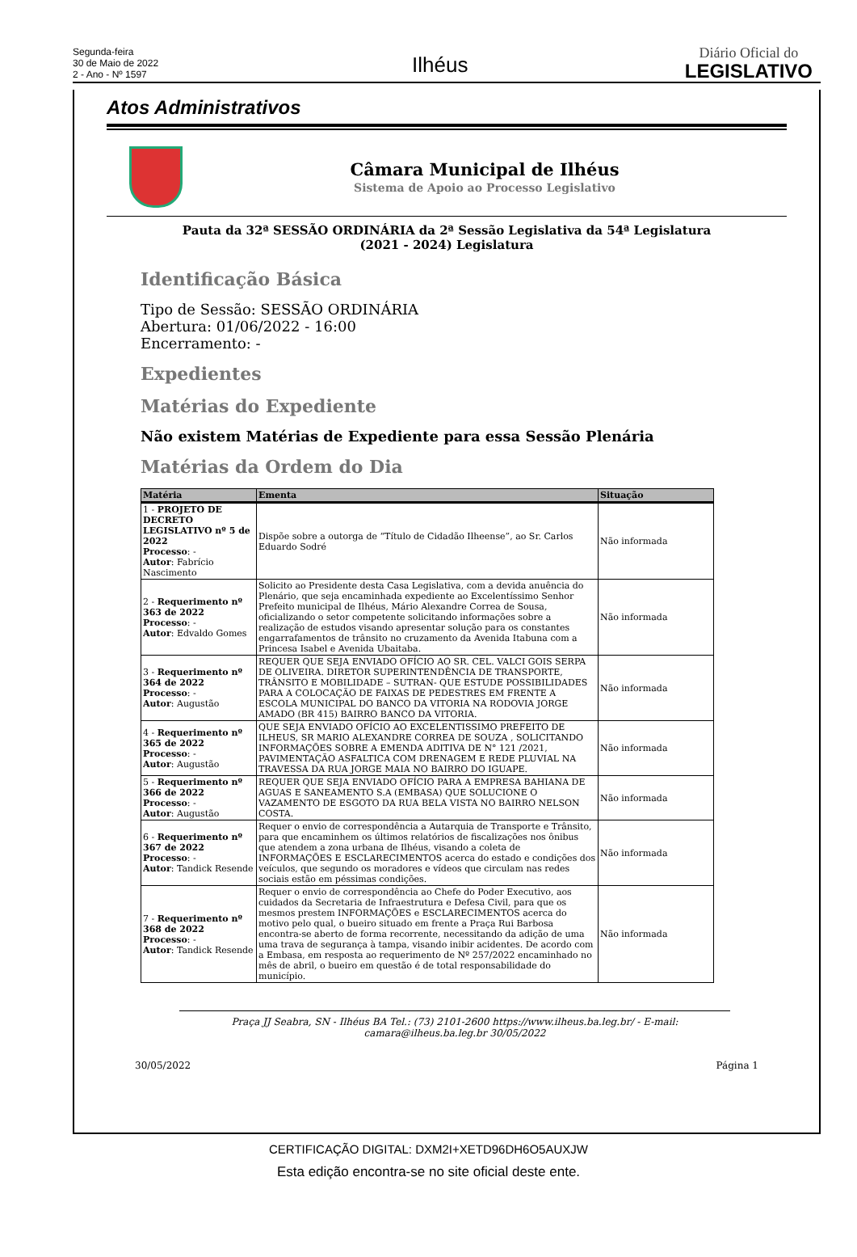Segunda-feira
30 de Maio de 2022
2 - Ano - Nº 1597
Ilhéus
Diário Oficial do
LEGISLATIVO
Atos Administrativos
Câmara Municipal de Ilhéus
Sistema de Apoio ao Processo Legislativo
Pauta da 32ª SESSÃO ORDINÁRIA da 2ª Sessão Legislativa da 54ª Legislatura
(2021 - 2024) Legislatura
Identificação Básica
Tipo de Sessão: SESSÃO ORDINÁRIA
Abertura: 01/06/2022 - 16:00
Encerramento: -
Expedientes
Matérias do Expediente
Não existem Matérias de Expediente para essa Sessão Plenária
Matérias da Ordem do Dia
| Matéria | Ementa | Situação |
| --- | --- | --- |
| 1 - PROJETO DE DECRETO LEGISLATIVO nº 5 de 2022 Processo : - Autor : Fabrício Nascimento | Dispõe sobre a outorga de “Título de Cidadão Ilheense”, ao Sr. Carlos Eduardo Sodré | Não informada |
| 2 - Requerimento nº 363 de 2022 Processo : - Autor : Edvaldo Gomes | Solicito ao Presidente desta Casa Legislativa, com a devida anuência do Plenário, que seja encaminhada expediente ao Excelentíssimo Senhor Prefeito municipal de Ilhéus, Mário Alexandre Correa de Sousa, oficializando o setor competente solicitando informações sobre a realização de estudos visando apresentar solução para os constantes engarrafamentos de trânsito no cruzamento da Avenida Itabuna com a Princesa Isabel e Avenida Ubaitaba. | Não informada |
| 3 - Requerimento nº 364 de 2022 Processo : - Autor : Augustão | REQUER QUE SEJA ENVIADO OFÍCIO AO SR. CEL. VALCI GOIS SERPA DE OLIVEIRA. DIRETOR SUPERINTENDÊNCIA DE TRANSPORTE, TRÂNSITO E MOBILIDADE – SUTRAN- QUE ESTUDE POSSIBILIDADES PARA A COLOCAÇÃO DE FAIXAS DE PEDESTRES EM FRENTE A ESCOLA MUNICIPAL DO BANCO DA VITORIA NA RODOVIA JORGE AMADO (BR 415) BAIRRO BANCO DA VITORIA. | Não informada |
| 4 - Requerimento nº 365 de 2022 Processo : - Autor : Augustão | QUE SEJA ENVIADO OFÍCIO AO EXCELENTISSIMO PREFEITO DE ILHEUS, SR MARIO ALEXANDRE CORREA DE SOUZA , SOLICITANDO INFORMAÇÕES SOBRE A EMENDA ADITIVA DE N° 121 /2021, PAVIMENTAÇÃO ASFALTICA COM DRENAGEM E REDE PLUVIAL NA TRAVESSA DA RUA JORGE MAIA NO BAIRRO DO IGUAPE. | Não informada |
| 5 - Requerimento nº 366 de 2022 Processo : - Autor : Augustão | REQUER QUE SEJA ENVIADO OFÍCIO PARA A EMPRESA BAHIANA DE AGUAS E SANEAMENTO S.A (EMBASA) QUE SOLUCIONE O VAZAMENTO DE ESGOTO DA RUA BELA VISTA NO BAIRRO NELSON COSTA. | Não informada |
| 6 - Requerimento nº 367 de 2022 Processo : - Autor : Tandick Resende | Requer o envio de correspondência a Autarquia de Transporte e Trânsito, para que encaminhem os últimos relatórios de fiscalizações nos ônibus que atendem a zona urbana de Ilhéus, visando a coleta de INFORMAÇÕES E ESCLARECIMENTOS acerca do estado e condições dos veículos, que segundo os moradores e vídeos que circulam nas redes sociais estão em péssimas condições. | Não informada |
| 7 - Requerimento nº 368 de 2022 Processo : - Autor : Tandick Resende | Requer o envio de correspondência ao Chefe do Poder Executivo, aos cuidados da Secretaria de Infraestrutura e Defesa Civil, para que os mesmos prestem INFORMAÇÕES e ESCLARECIMENTOS acerca do motivo pelo qual, o bueiro situado em frente a Praça Rui Barbosa encontra-se aberto de forma recorrente, necessitando da adição de uma uma trava de segurança à tampa, visando inibir acidentes. De acordo com a Embasa, em resposta ao requerimento de Nº 257/2022 encaminhado no mês de abril, o bueiro em questão é de total responsabilidade do município. | Não informada |
Praça JJ Seabra, SN - Ilhéus BA Tel.: (73) 2101-2600 https://www.ilheus.ba.leg.br/ - E-mail: camara@ilheus.ba.leg.br 30/05/2022
30/05/2022 Página 1
CERTIFICAÇÃO DIGITAL: DXM2I+XETD96DH6O5AUXJW
Esta edição encontra-se no site oficial deste ente.